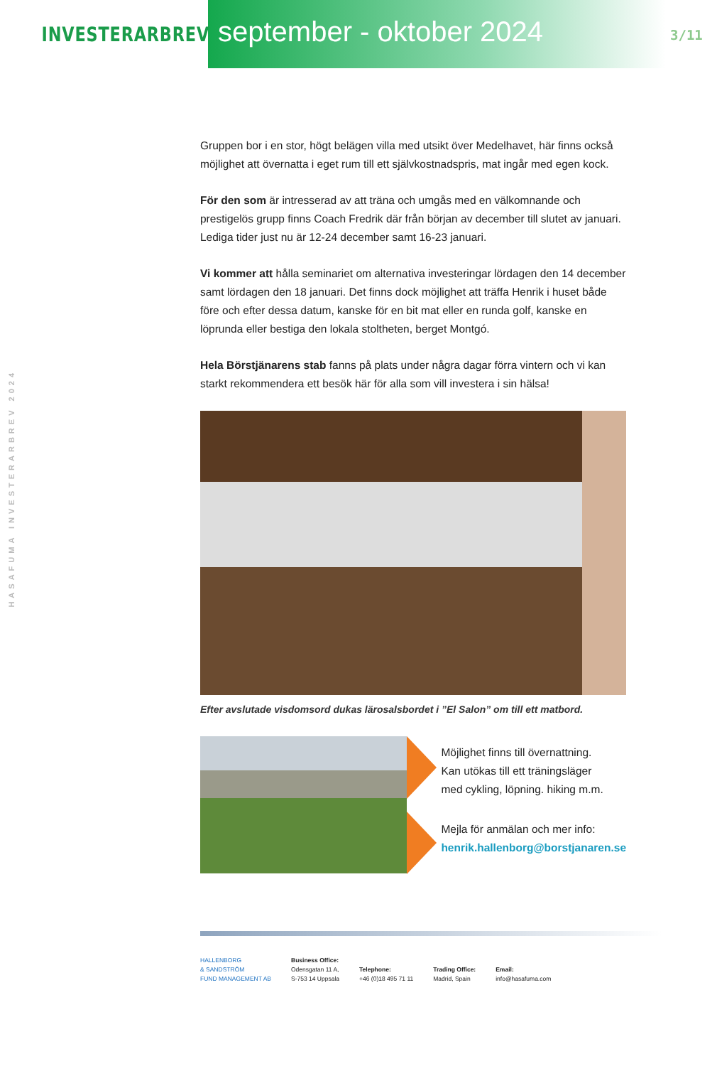INVESTERARBREV
september - oktober 2024
3/11
HASAFUMA INVESTERARBREV 2024
Gruppen bor i en stor, högt belägen villa med utsikt över Medelhavet, här finns också möjlighet att övernatta i eget rum till ett självkostnadspris, mat ingår med egen kock.
För den som är intresserad av att träna och umgås med en välkomnande och prestigelös grupp finns Coach Fredrik där från början av december till slutet av januari. Lediga tider just nu är 12-24 december samt 16-23 januari.
Vi kommer att hålla seminariet om alternativa investeringar lördagen den 14 december samt lördagen den 18 januari. Det finns dock möjlighet att träffa Henrik i huset både före och efter dessa datum, kanske för en bit mat eller en runda golf, kanske en löprunda eller bestiga den lokala stoltheten, berget Montgó.
Hela Börstjänarens stab fanns på plats under några dagar förra vintern och vi kan starkt rekommendera ett besök här för alla som vill investera i sin hälsa!
Efter avslutade visdomsord dukas lärosalsbordet i ”El Salon” om till ett matbord.
Möjlighet finns till övernattning.
Kan utökas till ett träningsläger
med cykling, löpning. hiking m.m.
Mejla för anmälan och mer info:
henrik.hallenborg@borstjanaren.se
HALLENBORG
& SANDSTRÖM
FUND MANAGEMENT AB
Business Office:
Odensgatan 11 A,
S-753 14 Uppsala
Telephone:
+46 (0)18 495 71 11
Trading Office:
Madrid, Spain
Email:
info@hasafuma.com